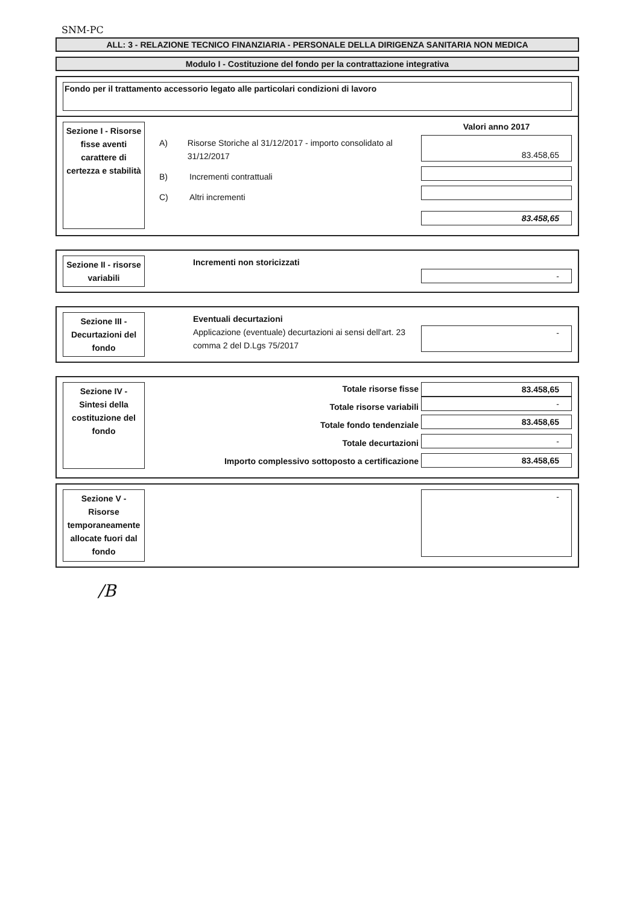SNM-PC
ALL: 3 - RELAZIONE TECNICO FINANZIARIA - PERSONALE DELLA DIRIGENZA SANITARIA NON MEDICA
Modulo I - Costituzione del fondo per la contrattazione integrativa
Fondo per il trattamento accessorio legato alle particolari condizioni di lavoro
Sezione I - Risorse fisse aventi carattere di certezza e stabilità
A) Risorse Storiche al 31/12/2017 - importo consolidato al 31/12/2017
B) Incrementi contrattuali
C) Altri incrementi
Valori anno 2017
83.458,65
83.458,65
Sezione II - risorse variabili
Incrementi non storicizzati
-
Sezione III - Decurtazioni del fondo
Eventuali decurtazioni
Applicazione (eventuale) decurtazioni ai sensi dell'art. 23 comma 2 del D.Lgs 75/2017
-
Sezione IV - Sintesi della costituzione del fondo
Totale risorse fisse
Totale risorse variabili
Totale fondo tendenziale
Totale decurtazioni
Importo complessivo sottoposto a certificazione
83.458,65
-
83.458,65
-
83.458,65
Sezione V - Risorse temporaneamente allocate fuori dal fondo
-
/B